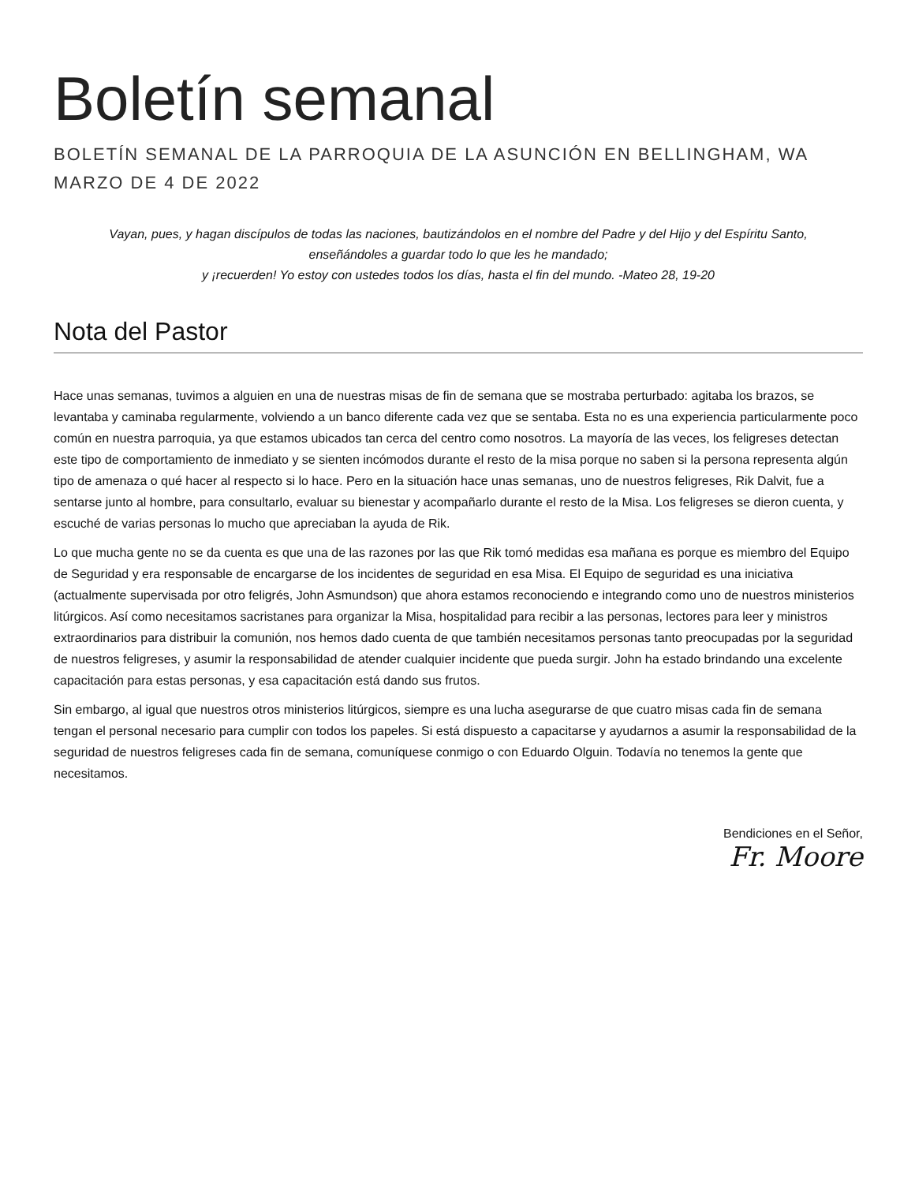Boletín semanal
BOLETÍN SEMANAL DE LA PARROQUIA DE LA ASUNCIÓN EN BELLINGHAM, WA
MARZO DE 4 DE 2022
Vayan, pues, y hagan discípulos de todas las naciones, bautizándolos en el nombre del Padre y del Hijo y del Espíritu Santo, enseñándoles a guardar todo lo que les he mandado;
y ¡recuerden! Yo estoy con ustedes todos los días, hasta el fin del mundo. -Mateo 28, 19-20
Nota del Pastor
Hace unas semanas, tuvimos a alguien en una de nuestras misas de fin de semana que se mostraba perturbado: agitaba los brazos, se levantaba y caminaba regularmente, volviendo a un banco diferente cada vez que se sentaba. Esta no es una experiencia particularmente poco común en nuestra parroquia, ya que estamos ubicados tan cerca del centro como nosotros. La mayoría de las veces, los feligreses detectan este tipo de comportamiento de inmediato y se sienten incómodos durante el resto de la misa porque no saben si la persona representa algún tipo de amenaza o qué hacer al respecto si lo hace. Pero en la situación hace unas semanas, uno de nuestros feligreses, Rik Dalvit, fue a sentarse junto al hombre, para consultarlo, evaluar su bienestar y acompañarlo durante el resto de la Misa. Los feligreses se dieron cuenta, y escuché de varias personas lo mucho que apreciaban la ayuda de Rik.
Lo que mucha gente no se da cuenta es que una de las razones por las que Rik tomó medidas esa mañana es porque es miembro del Equipo de Seguridad y era responsable de encargarse de los incidentes de seguridad en esa Misa. El Equipo de seguridad es una iniciativa (actualmente supervisada por otro feligrés, John Asmundson) que ahora estamos reconociendo e integrando como uno de nuestros ministerios litúrgicos. Así como necesitamos sacristanes para organizar la Misa, hospitalidad para recibir a las personas, lectores para leer y ministros extraordinarios para distribuir la comunión, nos hemos dado cuenta de que también necesitamos personas tanto preocupadas por la seguridad de nuestros feligreses, y asumir la responsabilidad de atender cualquier incidente que pueda surgir. John ha estado brindando una excelente capacitación para estas personas, y esa capacitación está dando sus frutos.
Sin embargo, al igual que nuestros otros ministerios litúrgicos, siempre es una lucha asegurarse de que cuatro misas cada fin de semana tengan el personal necesario para cumplir con todos los papeles. Si está dispuesto a capacitarse y ayudarnos a asumir la responsabilidad de la seguridad de nuestros feligreses cada fin de semana, comuníquese conmigo o con Eduardo Olguin. Todavía no tenemos la gente que necesitamos.
Bendiciones en el Señor,
Fr. Moore